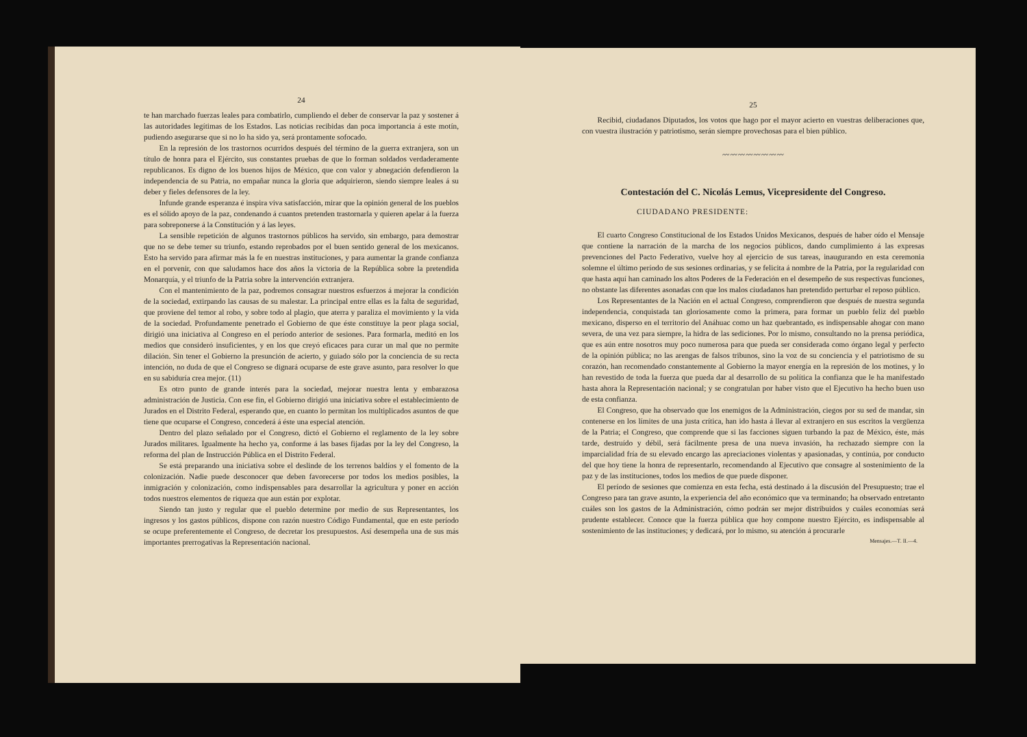24
te han marchado fuerzas leales para combatirlo, cumpliendo el deber de conservar la paz y sostener á las autoridades legítimas de los Estados. Las noticias recibidas dan poca importancia á este motín, pudiendo asegurarse que si no lo ha sido ya, será prontamente sofocado.
En la represión de los trastornos ocurridos después del término de la guerra extranjera, son un título de honra para el Ejército, sus constantes pruebas de que lo forman soldados verdaderamente republicanos. Es digno de los buenos hijos de México, que con valor y abnegación defendieron la independencia de su Patria, no empañar nunca la gloria que adquirieron, siendo siempre leales á su deber y fieles defensores de la ley.
Infunde grande esperanza é inspira viva satisfacción, mirar que la opinión general de los pueblos es el sólido apoyo de la paz, condenando á cuantos pretenden trastornarla y quieren apelar á la fuerza para sobreponerse á la Constitución y á las leyes.
La sensible repetición de algunos trastornos públicos ha servido, sin embargo, para demostrar que no se debe temer su triunfo, estando reprobados por el buen sentido general de los mexicanos. Esto ha servido para afirmar más la fe en nuestras instituciones, y para aumentar la grande confianza en el porvenir, con que saludamos hace dos años la victoria de la República sobre la pretendida Monarquía, y el triunfo de la Patria sobre la intervención extranjera.
Con el mantenimiento de la paz, podremos consagrar nuestros esfuerzos á mejorar la condición de la sociedad, extirpando las causas de su malestar. La principal entre ellas es la falta de seguridad, que proviene del temor al robo, y sobre todo al plagio, que aterra y paraliza el movimiento y la vida de la sociedad. Profundamente penetrado el Gobierno de que éste constituye la peor plaga social, dirigió una iniciativa al Congreso en el período anterior de sesiones. Para formarla, meditó en los medios que consideró insuficientes, y en los que creyó eficaces para curar un mal que no permite dilación. Sin tener el Gobierno la presunción de acierto, y guiado sólo por la conciencia de su recta intención, no duda de que el Congreso se dignará ocuparse de este grave asunto, para resolver lo que en su sabiduría crea mejor. (11)
Es otro punto de grande interés para la sociedad, mejorar nuestra lenta y embarazosa administración de Justicia. Con ese fin, el Gobierno dirigió una iniciativa sobre el establecimiento de Jurados en el Distrito Federal, esperando que, en cuanto lo permitan los multiplicados asuntos de que tiene que ocuparse el Congreso, concederá á éste una especial atención.
Dentro del plazo señalado por el Congreso, dictó el Gobierno el reglamento de la ley sobre Jurados militares. Igualmente ha hecho ya, conforme á las bases fijadas por la ley del Congreso, la reforma del plan de Instrucción Pública en el Distrito Federal.
Se está preparando una iniciativa sobre el deslinde de los terrenos baldíos y el fomento de la colonización. Nadie puede desconocer que deben favorecerse por todos los medios posibles, la inmigración y colonización, como indispensables para desarrollar la agricultura y poner en acción todos nuestros elementos de riqueza que aun están por explotar.
Siendo tan justo y regular que el pueblo determine por medio de sus Representantes, los ingresos y los gastos públicos, dispone con razón nuestro Código Fundamental, que en este período se ocupe preferentemente el Congreso, de decretar los presupuestos. Así desempeña una de sus más importantes prerrogativas la Representación nacional.
25
Recibid, ciudadanos Diputados, los votos que hago por el mayor acierto en vuestras deliberaciones que, con vuestra ilustración y patriotismo, serán siempre provechosas para el bien público.
〰〰〰〰〰〰〰〰
Contestación del C. Nicolás Lemus, Vicepresidente del Congreso.
CIUDADANO PRESIDENTE:
El cuarto Congreso Constitucional de los Estados Unidos Mexicanos, después de haber oído el Mensaje que contiene la narración de la marcha de los negocios públicos, dando cumplimiento á las expresas prevenciones del Pacto Federativo, vuelve hoy al ejercicio de sus tareas, inaugurando en esta ceremonia solemne el último período de sus sesiones ordinarias, y se felicita á nombre de la Patria, por la regularidad con que hasta aquí han caminado los altos Poderes de la Federación en el desempeño de sus respectivas funciones, no obstante las diferentes asonadas con que los malos ciudadanos han pretendido perturbar el reposo público.
Los Representantes de la Nación en el actual Congreso, comprendieron que después de nuestra segunda independencia, conquistada tan gloriosamente como la primera, para formar un pueblo feliz del pueblo mexicano, disperso en el territorio del Anáhuac como un haz quebrantado, es indispensable ahogar con mano severa, de una vez para siempre, la hidra de las sediciones. Por lo mismo, consultando no la prensa periódica, que es aún entre nosotros muy poco numerosa para que pueda ser considerada como órgano legal y perfecto de la opinión pública; no las arengas de falsos tribunos, sino la voz de su conciencia y el patriotismo de su corazón, han recomendado constantemente al Gobierno la mayor energía en la represión de los motines, y lo han revestido de toda la fuerza que pueda dar al desarrollo de su política la confianza que le ha manifestado hasta ahora la Representación nacional; y se congratulan por haber visto que el Ejecutivo ha hecho buen uso de esta confianza.
El Congreso, que ha observado que los enemigos de la Administración, ciegos por su sed de mandar, sin contenerse en los límites de una justa crítica, han ido hasta á llevar al extranjero en sus escritos la vergüenza de la Patria; el Congreso, que comprende que si las facciones siguen turbando la paz de México, éste, más tarde, destruído y débil, será fácilmente presa de una nueva invasión, ha rechazado siempre con la imparcialidad fría de su elevado encargo las apreciaciones violentas y apasionadas, y continúa, por conducto del que hoy tiene la honra de representarlo, recomendando al Ejecutivo que consagre al sostenimiento de la paz y de las instituciones, todos los medios de que puede disponer.
El período de sesiones que comienza en esta fecha, está destinado á la discusión del Presupuesto; trae el Congreso para tan grave asunto, la experiencia del año económico que va terminando; ha observado entretanto cuáles son los gastos de la Administración, cómo podrán ser mejor distribuidos y cuáles economías será prudente establecer. Conoce que la fuerza pública que hoy compone nuestro Ejército, es indispensable al sostenimiento de las instituciones; y dedicará, por lo mismo, su atención á procurarle
Mensajes.—T. II.—4.